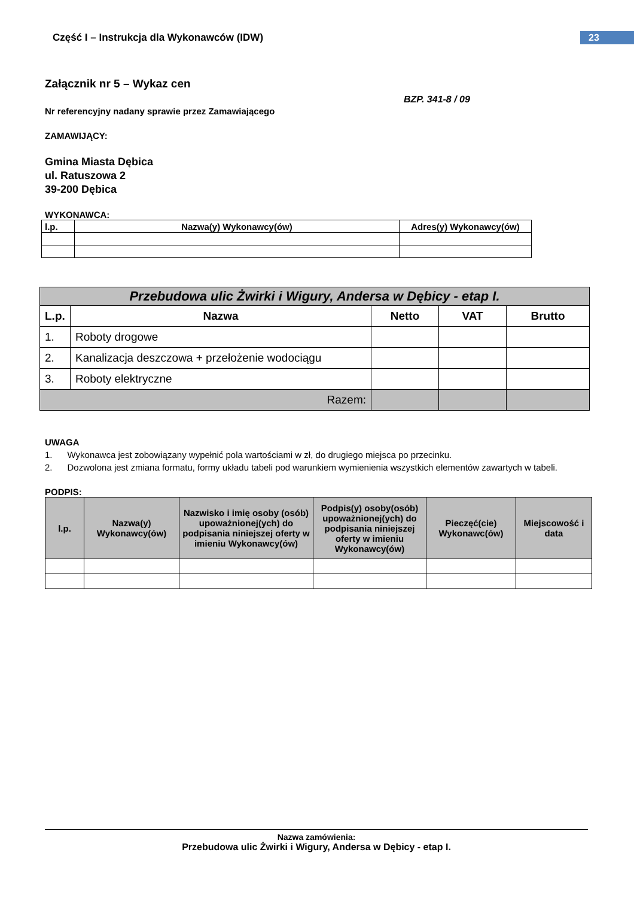Część I – Instrukcja dla Wykonawców (IDW)
23
Załącznik nr 5 – Wykaz cen
BZP. 341-8 / 09
Nr referencyjny nadany sprawie przez Zamawiającego
ZAMAWIJĄCY:
Gmina Miasta Dębica
ul. Ratuszowa 2
39-200 Dębica
WYKONAWCA:
| l.p. | Nazwa(y) Wykonawcy(ów) | Adres(y) Wykonawcy(ów) |
| --- | --- | --- |
| Przebudowa ulic Żwirki i Wigury, Andersa w Dębicy - etap I. | | | | |
| --- | --- | --- | --- | --- |
| L.p. | Nazwa | Netto | VAT | Brutto |
| 1. | Roboty drogowe | | | |
| 2. | Kanalizacja deszczowa + przełożenie wodociągu | | | |
| 3. | Roboty elektryczne | | | |
| Razem: | | | | |
UWAGA
1. Wykonawca jest zobowiązany wypełnić pola wartościami w zł, do drugiego miejsca po przecinku.
2. Dozwolona jest zmiana formatu, formy układu tabeli pod warunkiem wymienienia wszystkich elementów zawartych w tabeli.
PODPIS:
| l.p. | Nazwa(y) Wykonawcy(ów) | Nazwisko i imię osoby (osób) upoważnionej(ych) do podpisania niniejszej oferty w imieniu Wykonawcy(ów) | Podpis(y) osoby(osób) upoważnionej(ych) do podpisania niniejszej oferty w imieniu Wykonawcy(ów) | Pieczęć(cie) Wykonawc(ów) | Miejscowość i data |
| --- | --- | --- | --- | --- | --- |
Nazwa zamówienia:
Przebudowa ulic Żwirki i Wigury, Andersa w Dębicy - etap I.